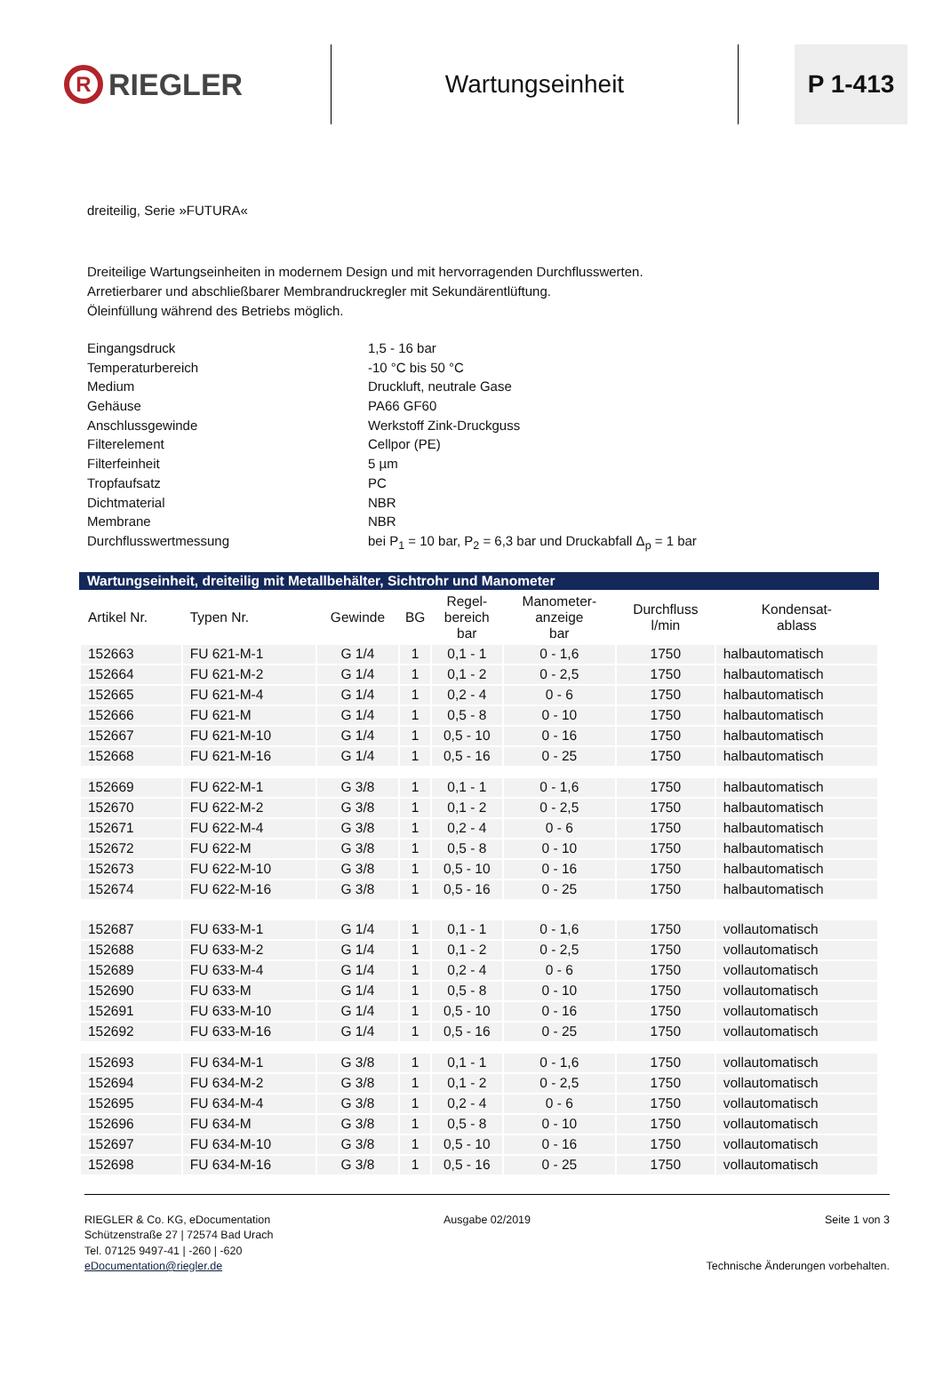R RIEGLER
Wartungseinheit
P 1-413
dreiteilig, Serie »FUTURA«
Dreiteilige Wartungseinheiten in modernem Design und mit hervorragenden Durchflusswerten.
Arretierbarer und abschließbarer Membrandruckregler mit Sekundärentlüftung.
Öleinfüllung während des Betriebs möglich.
| Eingangsdruck | 1,5 - 16 bar |
| Temperaturbereich | -10 °C bis 50 °C |
| Medium | Druckluft, neutrale Gase |
| Gehäuse | PA66 GF60 |
| Anschlussgewinde | Werkstoff Zink-Druckguss |
| Filterelement | Cellpor (PE) |
| Filterfeinheit | 5 µm |
| Tropfaufsatz | PC |
| Dichtmaterial | NBR |
| Membrane | NBR |
| Durchflusswertmessung | bei P<sub>1</sub> = 10 bar, P<sub>2</sub> = 6,3 bar und Druckabfall Δ<sub>p</sub> = 1 bar |
Wartungseinheit, dreiteilig mit Metallbehälter, Sichtrohr und Manometer
| Artikel Nr. | Typen Nr. | Gewinde | BG | Regel- bereich bar | Manometer- anzeige bar | Durchfluss l/min | Kondensat- ablass |
| --- | --- | --- | --- | --- | --- | --- | --- |
| 152663 | FU 621-M-1 | G 1/4 | 1 | 0,1 - 1 | 0 - 1,6 | 1750 | halbautomatisch |
| 152664 | FU 621-M-2 | G 1/4 | 1 | 0,1 - 2 | 0 - 2,5 | 1750 | halbautomatisch |
| 152665 | FU 621-M-4 | G 1/4 | 1 | 0,2 - 4 | 0 - 6 | 1750 | halbautomatisch |
| 152666 | FU 621-M | G 1/4 | 1 | 0,5 - 8 | 0 - 10 | 1750 | halbautomatisch |
| 152667 | FU 621-M-10 | G 1/4 | 1 | 0,5 - 10 | 0 - 16 | 1750 | halbautomatisch |
| 152668 | FU 621-M-16 | G 1/4 | 1 | 0,5 - 16 | 0 - 25 | 1750 | halbautomatisch |
| 152669 | FU 622-M-1 | G 3/8 | 1 | 0,1 - 1 | 0 - 1,6 | 1750 | halbautomatisch |
| 152670 | FU 622-M-2 | G 3/8 | 1 | 0,1 - 2 | 0 - 2,5 | 1750 | halbautomatisch |
| 152671 | FU 622-M-4 | G 3/8 | 1 | 0,2 - 4 | 0 - 6 | 1750 | halbautomatisch |
| 152672 | FU 622-M | G 3/8 | 1 | 0,5 - 8 | 0 - 10 | 1750 | halbautomatisch |
| 152673 | FU 622-M-10 | G 3/8 | 1 | 0,5 - 10 | 0 - 16 | 1750 | halbautomatisch |
| 152674 | FU 622-M-16 | G 3/8 | 1 | 0,5 - 16 | 0 - 25 | 1750 | halbautomatisch |
| 152687 | FU 633-M-1 | G 1/4 | 1 | 0,1 - 1 | 0 - 1,6 | 1750 | vollautomatisch |
| 152688 | FU 633-M-2 | G 1/4 | 1 | 0,1 - 2 | 0 - 2,5 | 1750 | vollautomatisch |
| 152689 | FU 633-M-4 | G 1/4 | 1 | 0,2 - 4 | 0 - 6 | 1750 | vollautomatisch |
| 152690 | FU 633-M | G 1/4 | 1 | 0,5 - 8 | 0 - 10 | 1750 | vollautomatisch |
| 152691 | FU 633-M-10 | G 1/4 | 1 | 0,5 - 10 | 0 - 16 | 1750 | vollautomatisch |
| 152692 | FU 633-M-16 | G 1/4 | 1 | 0,5 - 16 | 0 - 25 | 1750 | vollautomatisch |
| 152693 | FU 634-M-1 | G 3/8 | 1 | 0,1 - 1 | 0 - 1,6 | 1750 | vollautomatisch |
| 152694 | FU 634-M-2 | G 3/8 | 1 | 0,1 - 2 | 0 - 2,5 | 1750 | vollautomatisch |
| 152695 | FU 634-M-4 | G 3/8 | 1 | 0,2 - 4 | 0 - 6 | 1750 | vollautomatisch |
| 152696 | FU 634-M | G 3/8 | 1 | 0,5 - 8 | 0 - 10 | 1750 | vollautomatisch |
| 152697 | FU 634-M-10 | G 3/8 | 1 | 0,5 - 10 | 0 - 16 | 1750 | vollautomatisch |
| 152698 | FU 634-M-16 | G 3/8 | 1 | 0,5 - 16 | 0 - 25 | 1750 | vollautomatisch |
RIEGLER & Co. KG, eDocumentation
Schützenstraße 27 | 72574 Bad Urach
Tel. 07125 9497-41 | -260 | -620
eDocumentation@riegler.de
Ausgabe 02/2019 Seite 1 von 3
Technische Änderungen vorbehalten.